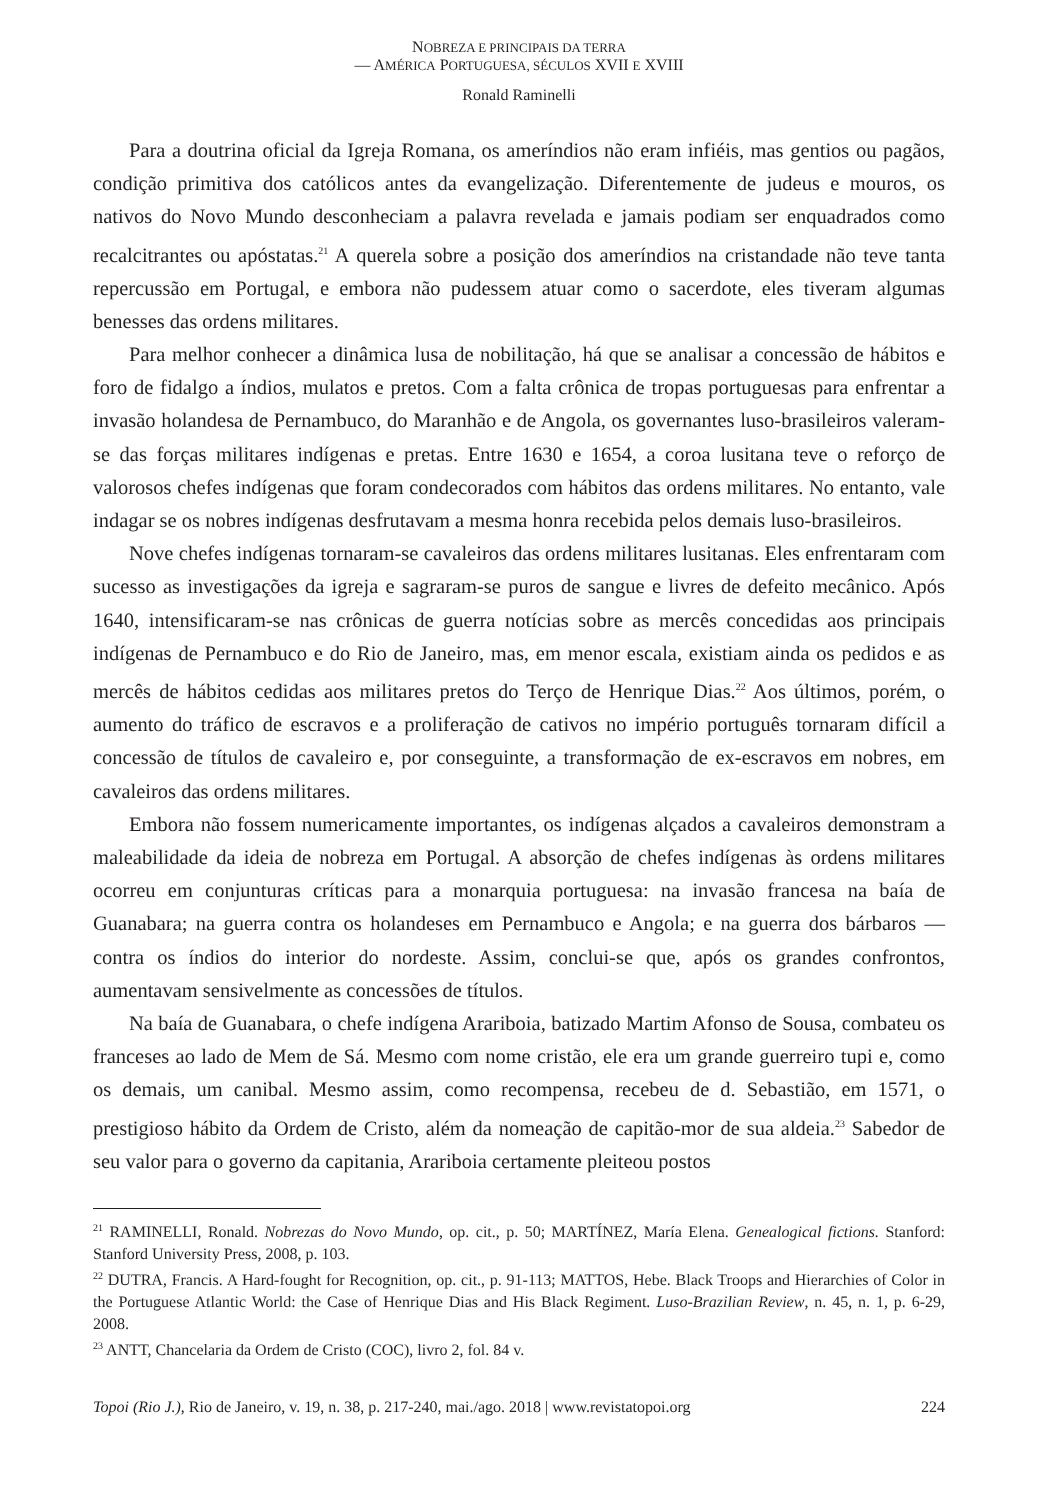NOBREZA E PRINCIPAIS DA TERRA
— AMÉRICA PORTUGUESA, SÉCULOS XVII E XVIII
Ronald Raminelli
Para a doutrina oficial da Igreja Romana, os ameríndios não eram infiéis, mas gentios ou pagãos, condição primitiva dos católicos antes da evangelização. Diferentemente de judeus e mouros, os nativos do Novo Mundo desconheciam a palavra revelada e jamais podiam ser enquadrados como recalcitrantes ou apóstatas.<sup>21</sup> A querela sobre a posição dos ameríndios na cristandade não teve tanta repercussão em Portugal, e embora não pudessem atuar como o sacerdote, eles tiveram algumas benesses das ordens militares.
Para melhor conhecer a dinâmica lusa de nobilitação, há que se analisar a concessão de hábitos e foro de fidalgo a índios, mulatos e pretos. Com a falta crônica de tropas portuguesas para enfrentar a invasão holandesa de Pernambuco, do Maranhão e de Angola, os governantes luso-brasileiros valeram-se das forças militares indígenas e pretas. Entre 1630 e 1654, a coroa lusitana teve o reforço de valorosos chefes indígenas que foram condecorados com hábitos das ordens militares. No entanto, vale indagar se os nobres indígenas desfrutavam a mesma honra recebida pelos demais luso-brasileiros.
Nove chefes indígenas tornaram-se cavaleiros das ordens militares lusitanas. Eles enfrentaram com sucesso as investigações da igreja e sagraram-se puros de sangue e livres de defeito mecânico. Após 1640, intensificaram-se nas crônicas de guerra notícias sobre as mercês concedidas aos principais indígenas de Pernambuco e do Rio de Janeiro, mas, em menor escala, existiam ainda os pedidos e as mercês de hábitos cedidas aos militares pretos do Terço de Henrique Dias.<sup>22</sup> Aos últimos, porém, o aumento do tráfico de escravos e a proliferação de cativos no império português tornaram difícil a concessão de títulos de cavaleiro e, por conseguinte, a transformação de ex-escravos em nobres, em cavaleiros das ordens militares.
Embora não fossem numericamente importantes, os indígenas alçados a cavaleiros demonstram a maleabilidade da ideia de nobreza em Portugal. A absorção de chefes indígenas às ordens militares ocorreu em conjunturas críticas para a monarquia portuguesa: na invasão francesa na baía de Guanabara; na guerra contra os holandeses em Pernambuco e Angola; e na guerra dos bárbaros — contra os índios do interior do nordeste. Assim, conclui-se que, após os grandes confrontos, aumentavam sensivelmente as concessões de títulos.
Na baía de Guanabara, o chefe indígena Arariboia, batizado Martim Afonso de Sousa, combateu os franceses ao lado de Mem de Sá. Mesmo com nome cristão, ele era um grande guerreiro tupi e, como os demais, um canibal. Mesmo assim, como recompensa, recebeu de d. Sebastião, em 1571, o prestigioso hábito da Ordem de Cristo, além da nomeação de capitão-mor de sua aldeia.<sup>23</sup> Sabedor de seu valor para o governo da capitania, Arariboia certamente pleiteou postos
<sup>21</sup> RAMINELLI, Ronald. Nobrezas do Novo Mundo, op. cit., p. 50; MARTÍNEZ, María Elena. Genealogical fictions. Stanford: Stanford University Press, 2008, p. 103.
<sup>22</sup> DUTRA, Francis. A Hard-fought for Recognition, op. cit., p. 91-113; MATTOS, Hebe. Black Troops and Hierarchies of Color in the Portuguese Atlantic World: the Case of Henrique Dias and His Black Regiment. Luso-Brazilian Review, n. 45, n. 1, p. 6-29, 2008.
<sup>23</sup> ANTT, Chancelaria da Ordem de Cristo (COC), livro 2, fol. 84 v.
Topoi (Rio J.), Rio de Janeiro, v. 19, n. 38, p. 217-240, mai./ago. 2018 | www.revistatopoi.org 224